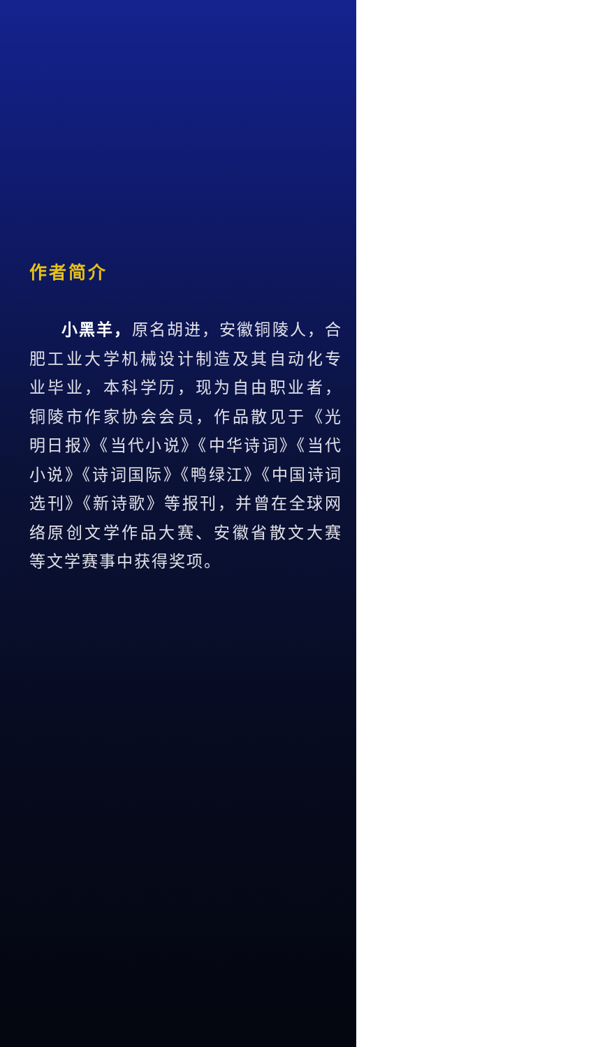作者简介
小黑羊，原名胡进，安徽铜陵人，合肥工业大学机械设计制造及其自动化专业毕业，本科学历，现为自由职业者，铜陵市作家协会会员，作品散见于《光明日报》《当代小说》《中华诗词》《当代小说》《诗词国际》《鸭绿江》《中国诗词选刊》《新诗歌》等报刊，并曾在全球网络原创文学作品大赛、安徽省散文大赛等文学赛事中获得奖项。